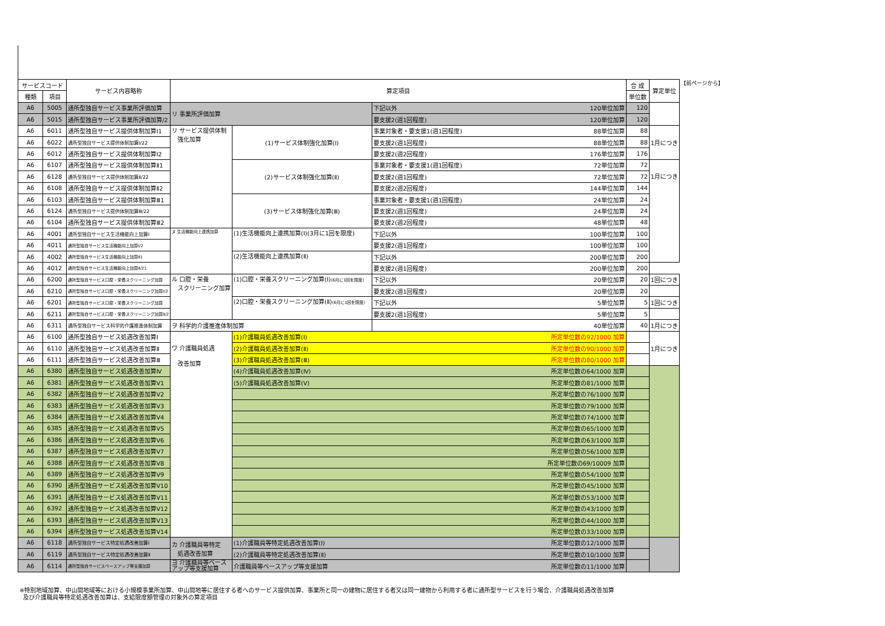| サービスコード | | サービス内容略称 | 算定項目 | | | 合 成 | 算定単位 |
| --- | --- | --- | --- | --- | --- | --- | --- |
| 種類 | 項目 | | | | | 単位数 | |
| A6 | 5005 | 通所型独自サービス事業所評価加算 | リ 事業所評価加算 | | 下記以外 120単位加算 | 120 | |
| A6 | 5015 | 通所型独自サービス事業所評価加算/2 | | | 要支援2(週1回程度) 120単位加算 | 120 | |
| A6 | 6011 | 通所型独自サービス提供体制加算Ⅰ1 | リ サービス提供体制 強化加算 | (1)サービス体制強化加算(Ⅰ) | 事業対象者・要支援1(週1回程度) 88単位加算 | 88 | 1月につき |
| A6 | 6022 | 通所型独自サービス提供体制加算Ⅰ/22 | | | 要支援2(週1回程度) 88単位加算 | 88 | |
| A6 | 6012 | 通所型独自サービス提供体制加算Ⅰ2 | | | 要支援2(週2回程度) 176単位加算 | 176 | |
| A6 | 6107 | 通所型独自サービス提供体制加算Ⅱ1 | | (2)サービス体制強化加算(Ⅱ) | 事業対象者・要支援1(週1回程度) 72単位加算 | 72 | 1月につき |
| A6 | 6128 | 通所型独自サービス提供体制加算Ⅱ/22 | | | 要支援2(週1回程度) 72単位加算 | 72 | |
| A6 | 6108 | 通所型独自サービス提供体制加算Ⅱ2 | | | 要支援2(週2回程度) 144単位加算 | 144 | |
| A6 | 6103 | 通所型独自サービス提供体制加算Ⅲ1 | | (3)サービス体制強化加算(Ⅲ) | 事業対象者・要支援1(週1回程度) 24単位加算 | 24 | |
| A6 | 6124 | 通所型独自サービス提供体制加算Ⅲ/22 | | | 要支援2(週1回程度) 24単位加算 | 24 | |
| A6 | 6104 | 通所型独自サービス提供体制加算Ⅲ2 | | | 要支援2(週2回程度) 48単位加算 | 48 | |
| A6 | 4001 | 通所型独自サービス生活機能向上加算Ⅰ | ヌ 生活機能向上連携加算 | (1)生活機能向上連携加算(Ⅰ)(3月に1回を限度) | 下記以外 100単位加算 | 100 | |
| A6 | 4011 | 通所型独自サービス生活機能向上加算Ⅰ/2 | | | 要支援2(週1回程度) 100単位加算 | 100 | |
| A6 | 4002 | 通所型独自サービス生活機能向上加算Ⅱ1 | | (2)生活機能向上連携加算(Ⅱ) | 下記以外 200単位加算 | 200 | |
| A6 | 4012 | 通所型独自サービス生活機能向上加算Ⅱ/21 | | | 要支援2(週1回程度) 200単位加算 | 200 | |
| A6 | 6200 | 通所型独自サービス口腔・栄養スクリーニング加算 | ル 口腔・栄養 スクリーニング加算 | (1)口腔・栄養スクリーニング加算(Ⅰ) (6月に1回を限度) | 下記以外 20単位加算 | 20 | 1回につき |
| A6 | 6210 | 通所型独自サービス口腔・栄養スクリーニング加算Ⅰ/2 | | | 要支援2(週1回程度) 20単位加算 | 20 | |
| A6 | 6201 | 通所型独自サービス口腔・栄養スクリーニング加算 | | (2)口腔・栄養スクリーニング加算(Ⅱ) (6月に1回を限度) | 下記以外 5単位加算 | 5 | 1回につき |
| A6 | 6211 | 通所型独自サービス口腔・栄養スクリーニング加算Ⅱ/2 | | | 要支援2(週1回程度) 5単位加算 | 5 | |
| A6 | 6311 | 通所型独自サービス科学的介護推進体制加算 | ヲ 科学的介護推進体制加算 | | 40単位加算 | 40 | 1月につき |
| A6 | 6100 | 通所型独自サービス処遇改善加算Ⅰ | ワ 介護職員処遇 改善加算 | (1)介護職員処遇改善加算(Ⅰ) 所定単位数の92/1000 加算 | | | 1月につき |
| A6 | 6110 | 通所型独自サービス処遇改善加算Ⅱ | | (2)介護職員処遇改善加算(Ⅱ) 所定単位数の90/1000 加算 | | | |
| A6 | 6111 | 通所型独自サービス処遇改善加算Ⅲ | | (3)介護職員処遇改善加算(Ⅲ) 所定単位数の80/1000 加算 | | | |
| A6 | 6380 | 通所型独自サービス処遇改善加算Ⅳ | | (4)介護職員処遇改善加算(Ⅳ) 所定単位数の64/1000 加算 | | | |
| A6 | 6381 | 通所型独自サービス処遇改善加算Ⅴ1 | | (5)介護職員処遇改善加算(Ⅴ) 所定単位数の81/1000 加算 | | | |
| A6 | 6382 | 通所型独自サービス処遇改善加算Ⅴ2 | | 所定単位数の76/1000 加算 | | | |
| A6 | 6383 | 通所型独自サービス処遇改善加算Ⅴ3 | | 所定単位数の79/1000 加算 | | | |
| A6 | 6384 | 通所型独自サービス処遇改善加算Ⅴ4 | | 所定単位数の74/1000 加算 | | | |
| A6 | 6385 | 通所型独自サービス処遇改善加算Ⅴ5 | | 所定単位数の65/1000 加算 | | | |
| A6 | 6386 | 通所型独自サービス処遇改善加算Ⅴ6 | | 所定単位数の63/1000 加算 | | | |
| A6 | 6387 | 通所型独自サービス処遇改善加算Ⅴ7 | | 所定単位数の56/1000 加算 | | | |
| A6 | 6388 | 通所型独自サービス処遇改善加算Ⅴ8 | | 所定単位数の69/10009 加算 | | | |
| A6 | 6389 | 通所型独自サービス処遇改善加算Ⅴ9 | | 所定単位数の54/1000 加算 | | | |
| A6 | 6390 | 通所型独自サービス処遇改善加算Ⅴ10 | | 所定単位数の45/1000 加算 | | | |
| A6 | 6391 | 通所型独自サービス処遇改善加算Ⅴ11 | | 所定単位数の53/1000 加算 | | | |
| A6 | 6392 | 通所型独自サービス処遇改善加算Ⅴ12 | | 所定単位数の43/1000 加算 | | | |
| A6 | 6393 | 通所型独自サービス処遇改善加算Ⅴ13 | | 所定単位数の44/1000 加算 | | | |
| A6 | 6394 | 通所型独自サービス処遇改善加算Ⅴ14 | | 所定単位数の33/1000 加算 | | | |
| A6 | 6118 | 通所型独自サービス特定処遇改善加算Ⅰ | カ 介護職員等特定 処遇改善加算 | (1)介護職員等特定処遇改善加算(Ⅰ) 所定単位数の12/1000 加算 | | | |
| A6 | 6119 | 通所型独自サービス特定処遇改善加算Ⅱ | | (2)介護職員等特定処遇改善加算(Ⅱ) 所定単位数の10/1000 加算 | | | |
| A6 | 6114 | 通所型独自サービスベースアップ等支援加算 | ヨ 介護職員等ベース アップ等支援加算 | 介護職員等ベースアップ等支援加算 所定単位数の11/1000 加算 | | | |
【前ページから】
※特別地域加算、中山間地域等における小規模事業所加算、中山間地等に居住する者へのサービス提供加算、事業所と同一の建物に居住する者又は同一建物から利用する者に通所型サービスを行う場合、介護職員処遇改善加算
及び介護職員等特定処遇改善加算は、支給限度額管理の対象外の算定項目